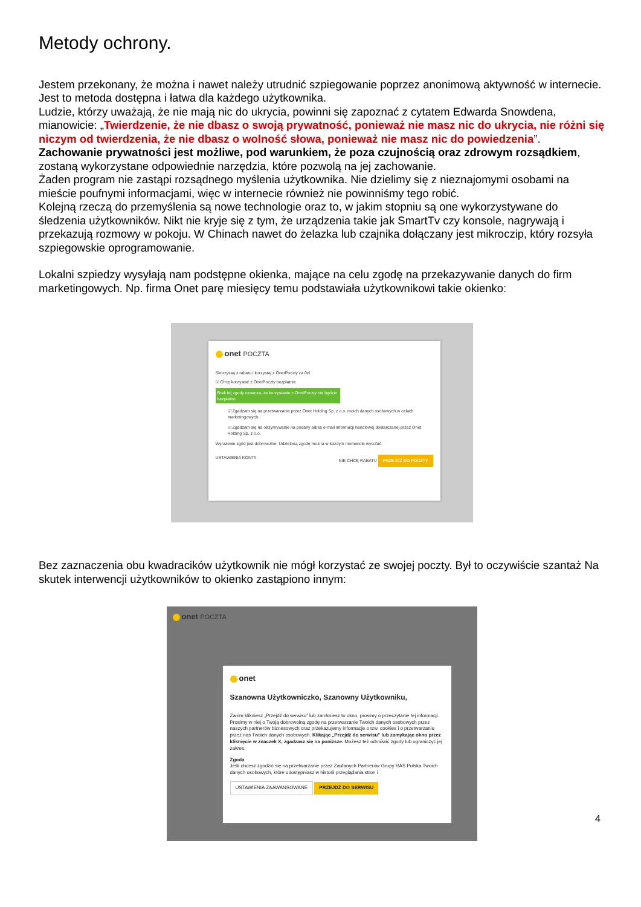Metody ochrony.
Jestem przekonany, że można i nawet należy utrudnić szpiegowanie poprzez anonimową aktywność w internecie. Jest to metoda dostępna i łatwa dla każdego użytkownika.
Ludzie, którzy uważają, że nie mają nic do ukrycia, powinni się zapoznać z cytatem Edwarda Snowdena, mianowicie: „Twierdzenie, że nie dbasz o swoją prywatność, ponieważ nie masz nic do ukrycia, nie różni się niczym od twierdzenia, że nie dbasz o wolność słowa, ponieważ nie masz nic do powiedzenia”.
Zachowanie prywatności jest możliwe, pod warunkiem, że poza czujnością oraz zdrowym rozsądkiem, zostaną wykorzystane odpowiednie narzędzia, które pozwolą na jej zachowanie.
Żaden program nie zastąpi rozsądnego myślenia użytkownika. Nie dzielimy się z nieznajomymi osobami na mieście poufnymi informacjami, więc w internecie również nie powinniśmy tego robić.
Kolejną rzeczą do przemyślenia są nowe technologie oraz to, w jakim stopniu są one wykorzystywane do śledzenia użytkowników. Nikt nie kryje się z tym, że urządzenia takie jak SmartTv czy konsole, nagrywają i przekazują rozmowy w pokoju. W Chinach nawet do żelazka lub czajnika dołączany jest mikroczip, który rozsyła szpiegowskie oprogramowanie.
Lokalni szpiedzy wysyłają nam podstępne okienka, mające na celu zgodę na przekazywanie danych do firm marketingowych. Np. firma Onet parę miesięcy temu podstawiała użytkownikowi takie okienko:
onet POCZTA
Skorzystaj z rabatu i korzystaj z OnetPoczty za 0zł
☑ Chcę korzystać z OnetPoczty bezpłatnie
Brak tej zgody oznacza, że korzystanie z OnetPoczty nie będzie bezpłatne
☑ Zgadzam się na przetwarzanie przez Onet Holding Sp. z o.o. moich danych osobowych w celach marketingowych.
☑ Zgadzam się na otrzymywanie na podany adres e-mail informacji handlowej dostarczanej przez Onet Holding Sp. z o.o.
Wyrażenie zgód jest dobrowolne. Udzieloną zgodę można w każdym momencie wycofać.
USTAWIENIA KONTA NIE CHCĘ RABATU PRZEJDŹ DO POCZTY
Bez zaznaczenia obu kwadracików użytkownik nie mógł korzystać ze swojej poczty. Był to oczywiście szantaż Na skutek interwencji użytkowników to okienko zastąpiono innym:
onet POCZTA
onet
Szanowna Użytkowniczko, Szanowny Użytkowniku,
Zanim klikniesz „Przejdź do serwisu” lub zamkniesz to okno, prosimy o przeczytanie tej informacji. Prosimy w niej o Twoją dobrowolną zgodę na przetwarzanie Twoich danych osobowych przez naszych partnerów biznesowych oraz przekazujemy informacje o tzw. cookies i o przetwarzaniu przez nas Twoich danych osobowych. Klikając „Przejdź do serwisu” lub zamykając okno przez kliknięcie w znaczek X, zgadzasz się na poniższe. Możesz też odmówić zgody lub ograniczyć jej zakres.
Zgoda
Jeśli chcesz zgodzić się na przetwarzanie przez Zaufanych Partnerów Grupy RAS Polska Twoich danych osobowych, które udostępniasz w historii przeglądania stron i
USTAWIENIA ZAAWANSOWANE PRZEJDŹ DO SERWISU
4